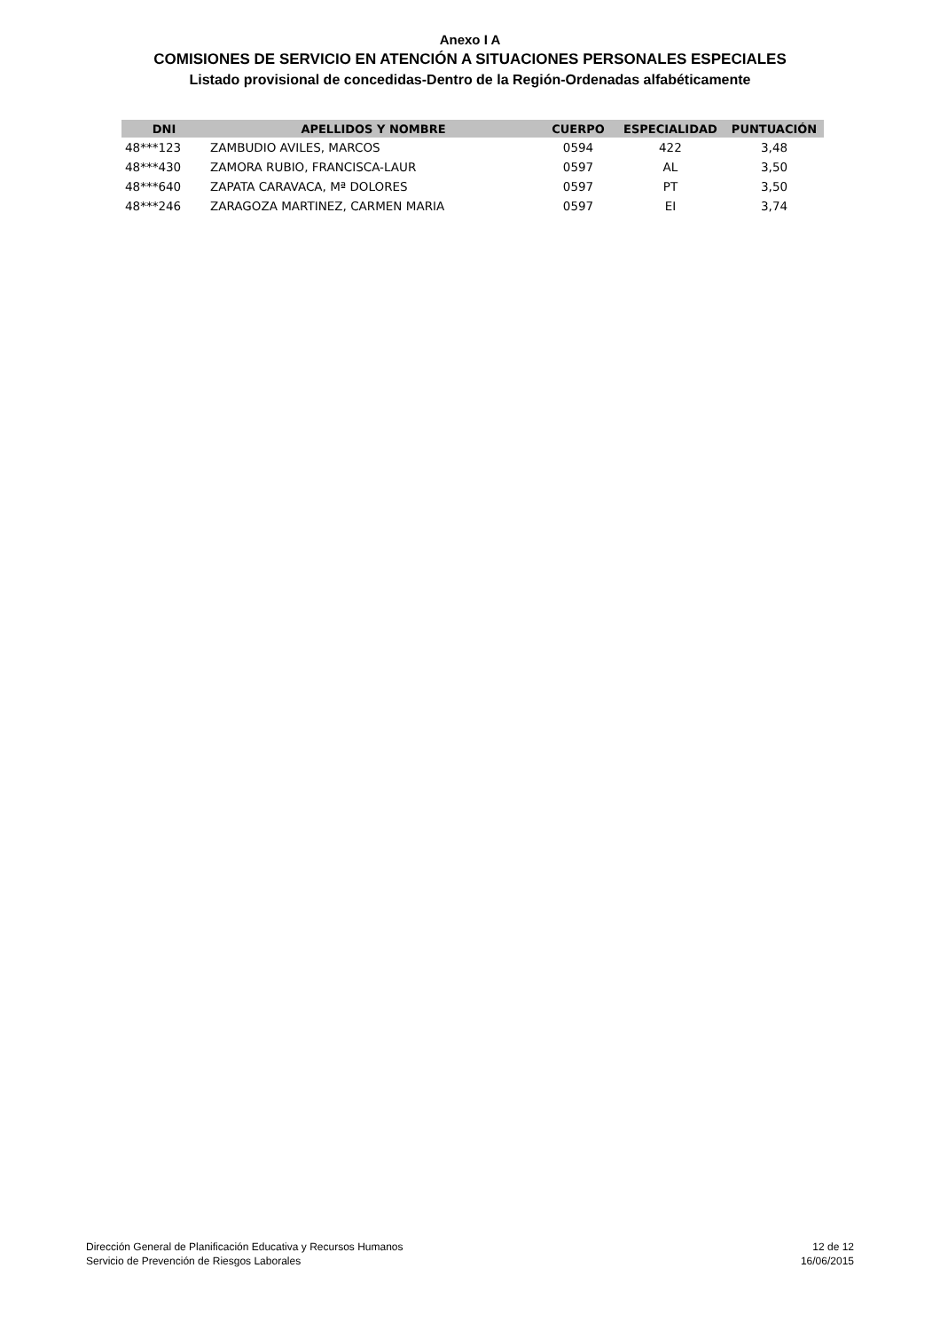Anexo I A
COMISIONES DE SERVICIO EN ATENCIÓN A SITUACIONES PERSONALES ESPECIALES
Listado provisional de concedidas-Dentro de la Región-Ordenadas alfabéticamente
| DNI | APELLIDOS Y NOMBRE | CUERPO | ESPECIALIDAD | PUNTUACIÓN |
| --- | --- | --- | --- | --- |
| 48***123 | ZAMBUDIO AVILES, MARCOS | 0594 | 422 | 3,48 |
| 48***430 | ZAMORA RUBIO, FRANCISCA-LAUR | 0597 | AL | 3,50 |
| 48***640 | ZAPATA CARAVACA, Mª DOLORES | 0597 | PT | 3,50 |
| 48***246 | ZARAGOZA MARTINEZ, CARMEN MARIA | 0597 | EI | 3,74 |
Dirección General de Planificación Educativa y Recursos Humanos
Servicio de Prevención de Riesgos Laborales
12 de 12
16/06/2015